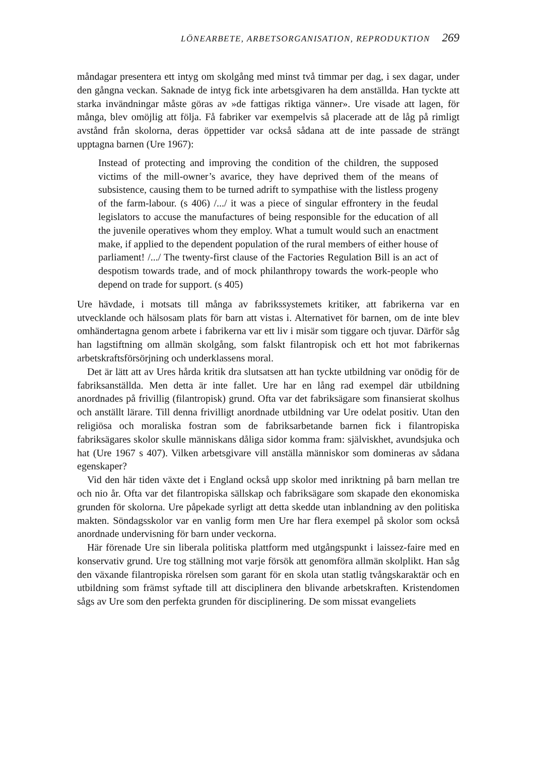LÖNEARBETE, ARBETSORGANISATION, REPRODUKTION 269
måndagar presentera ett intyg om skolgång med minst två timmar per dag, i sex dagar, under den gångna veckan. Saknade de intyg fick inte arbetsgivaren ha dem anställda. Han tyckte att starka invändningar måste göras av »de fattigas riktiga vänner». Ure visade att lagen, för många, blev omöjlig att följa. Få fabriker var exempelvis så placerade att de låg på rimligt avstånd från skolorna, deras öppettider var också sådana att de inte passade de strängt upptagna barnen (Ure 1967):
Instead of protecting and improving the condition of the children, the supposed victims of the mill-owner’s avarice, they have deprived them of the means of subsistence, causing them to be turned adrift to sympathise with the listless progeny of the farm-labour. (s 406) /.../ it was a piece of singular effrontery in the feudal legislators to accuse the manufactures of being responsible for the education of all the juvenile operatives whom they employ. What a tumult would such an enactment make, if applied to the dependent population of the rural members of either house of parliament! /.../ The twenty-first clause of the Factories Regulation Bill is an act of despotism towards trade, and of mock philanthropy towards the work-people who depend on trade for support. (s 405)
Ure hävdade, i motsats till många av fabrikssystemets kritiker, att fabrikerna var en utvecklande och hälsosam plats för barn att vistas i. Alternativet för barnen, om de inte blev omhändertagna genom arbete i fabrikerna var ett liv i misär som tiggare och tjuvar. Därför såg han lagstiftning om allmän skolgång, som falskt filantropisk och ett hot mot fabrikernas arbetskraftsförsörjning och underklassens moral.
Det är lätt att av Ures hårda kritik dra slutsatsen att han tyckte utbildning var onödig för de fabriksanställda. Men detta är inte fallet. Ure har en lång rad exempel där utbildning anordnades på frivillig (filantropisk) grund. Ofta var det fabriksägare som finansierat skolhus och anställt lärare. Till denna frivilligt anordnade utbildning var Ure odelat positiv. Utan den religiösa och moraliska fostran som de fabriksarbetande barnen fick i filantropiska fabriksägares skolor skulle människans dåliga sidor komma fram: självisk­het, avundsjuka och hat (Ure 1967 s 407). Vilken arbetsgivare vill anställa människor som domineras av sådana egenskaper?
Vid den här tiden växte det i England också upp skolor med inriktning på barn mellan tre och nio år. Ofta var det filantropiska sällskap och fabriksägare som skapade den ekonomiska grunden för skolorna. Ure påpekade syrligt att detta skedde utan inblandning av den politiska makten. Söndagsskolor var en vanlig form men Ure har flera exempel på skolor som också anordnade undervisning för barn under veckorna.
Här förenade Ure sin liberala politiska plattform med utgångspunkt i laissez-faire med en konservativ grund. Ure tog ställning mot varje försök att genomföra allmän skolplikt. Han såg den växande filantropiska rörelsen som garant för en skola utan statlig tvångskaraktär och en utbildning som främst syftade till att disciplinera den blivande arbetskraften. Kristendomen sågs av Ure som den perfekta grunden för disciplinering. De som missat evangeliets